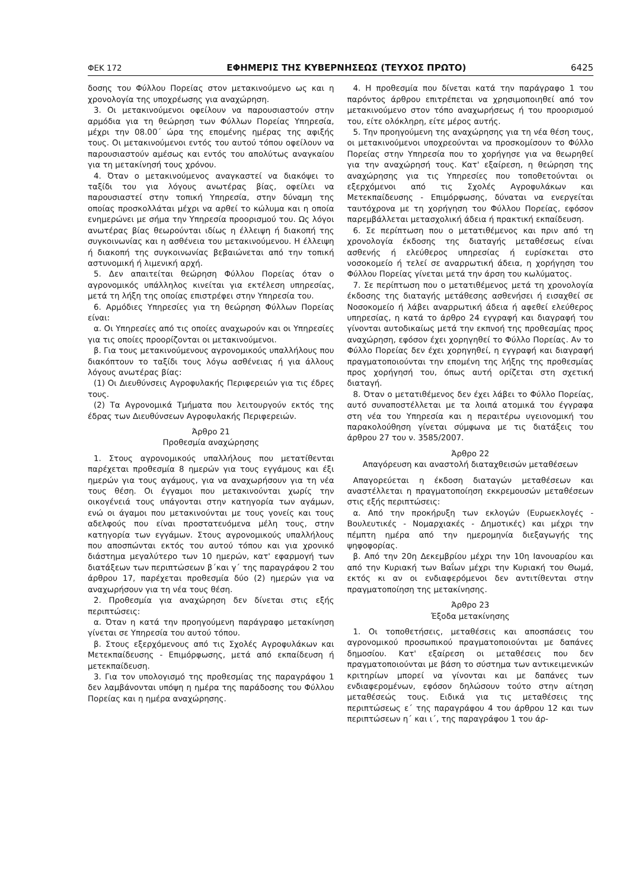ΦΕΚ 172 ΕΦΗΜΕΡΙΣ ΤΗΣ ΚΥΒΕΡΝΗΣΕΩΣ (ΤΕΥΧΟΣ ΠΡΩΤΟ) 6425
δοσης του Φύλλου Πορείας στον μετακινούμενο ως και η χρονολογία της υποχρέωσης για αναχώρηση.
3. Οι μετακινούμενοι οφείλουν να παρουσιαστούν στην αρμόδια για τη θεώρηση των Φύλλων Πορείας Υπηρεσία, μέχρι την 08.00΄ ώρα της επομένης ημέρας της αφιξής τους. Οι μετακινούμενοι εντός του αυτού τόπου οφείλουν να παρουσιαστούν αμέσως και εντός του απολύτως αναγκαίου για τη μετακίνησή τους χρόνου.
4. Όταν ο μετακινούμενος αναγκαστεί να διακόψει το ταξίδι του για λόγους ανωτέρας βίας, οφείλει να παρουσιαστεί στην τοπική Υπηρεσία, στην δύναμη της οποίας προσκολλάται μέχρι να αρθεί το κώλυμα και η οποία ενημερώνει με σήμα την Υπηρεσία προορισμού του. Ως λόγοι ανωτέρας βίας θεωρούνται ιδίως η έλλειψη ή διακοπή της συγκοινωνίας και η ασθένεια του μετακινούμενου. Η έλλειψη ή διακοπή της συγκοινωνίας βεβαιώνεται από την τοπική αστυνομική ή λιμενική αρχή.
5. Δεν απαιτείται θεώρηση Φύλλου Πορείας όταν ο αγρονομικός υπάλληλος κινείται για εκτέλεση υπηρεσίας, μετά τη λήξη της οποίας επιστρέφει στην Υπηρεσία του.
6. Αρμόδιες Υπηρεσίες για τη θεώρηση Φύλλων Πορείας είναι:
α. Οι Υπηρεσίες από τις οποίες αναχωρούν και οι Υπηρεσίες για τις οποίες προορίζονται οι μετακινούμενοι.
β. Για τους μετακινούμενους αγρονομικούς υπαλλήλους που διακόπτουν το ταξίδι τους λόγω ασθένειας ή για άλλους λόγους ανωτέρας βίας:
(1) Οι Διευθύνσεις Αγροφυλακής Περιφερειών για τις έδρες τους.
(2) Τα Αγρονομικά Τμήματα που λειτουργούν εκτός της έδρας των Διευθύνσεων Αγροφυλακής Περιφερειών.
Άρθρο 21
Προθεσμία αναχώρησης
1. Στους αγρονομικούς υπαλλήλους που μετατίθενται παρέχεται προθεσμία 8 ημερών για τους εγγάμους και έξι ημερών για τους αγάμους, για να αναχωρήσουν για τη νέα τους θέση. Οι έγγαμοι που μετακινούνται χωρίς την οικογένειά τους υπάγονται στην κατηγορία των αγάμων, ενώ οι άγαμοι που μετακινούνται με τους γονείς και τους αδελφούς που είναι προστατευόμενα μέλη τους, στην κατηγορία των εγγάμων. Στους αγρονομικούς υπαλλήλους που αποσπώνται εκτός του αυτού τόπου και για χρονικό διάστημα μεγαλύτερο των 10 ημερών, κατ' εφαρμογή των διατάξεων των περιπτώσεων β΄και γ΄ της παραγράφου 2 του άρθρου 17, παρέχεται προθεσμία δύο (2) ημερών για να αναχωρήσουν για τη νέα τους θέση.
2. Προθεσμία για αναχώρηση δεν δίνεται στις εξής περιπτώσεις:
α. Όταν η κατά την προηγούμενη παράγραφο μετακίνηση γίνεται σε Υπηρεσία του αυτού τόπου.
β. Στους εξερχόμενους από τις Σχολές Αγροφυλάκων και Μετεκπαίδευσης - Επιμόρφωσης, μετά από εκπαίδευση ή μετεκπαίδευση.
3. Για τον υπολογισμό της προθεσμίας της παραγράφου 1 δεν λαμβάνονται υπόψη η ημέρα της παράδοσης του Φύλλου Πορείας και η ημέρα αναχώρησης.
4. Η προθεσμία που δίνεται κατά την παράγραφο 1 του παρόντος άρθρου επιτρέπεται να χρησιμοποιηθεί από τον μετακινούμενο στον τόπο αναχωρήσεως ή του προορισμού του, είτε ολόκληρη, είτε μέρος αυτής.
5. Την προηγούμενη της αναχώρησης για τη νέα θέση τους, οι μετακινούμενοι υποχρεούνται να προσκομίσουν το Φύλλο Πορείας στην Υπηρεσία που το χορήγησε για να θεωρηθεί για την αναχώρησή τους. Κατ' εξαίρεση, η θεώρηση της αναχώρησης για τις Υπηρεσίες που τοποθετούνται οι εξερχόμενοι από τις Σχολές Αγροφυλάκων και Μετεκπαίδευσης - Επιμόρφωσης, δύναται να ενεργείται ταυτόχρονα με τη χορήγηση του Φύλλου Πορείας, εφόσον παρεμβάλλεται μετασχολική άδεια ή πρακτική εκπαίδευση.
6. Σε περίπτωση που ο μετατιθέμενος και πριν από τη χρονολογία έκδοσης της διαταγής μεταθέσεως είναι ασθενής ή ελεύθερος υπηρεσίας ή ευρίσκεται στο νοσοκομείο ή τελεί σε αναρρωτική άδεια, η χορήγηση του Φύλλου Πορείας γίνεται μετά την άρση του κωλύματος.
7. Σε περίπτωση που ο μετατιθέμενος μετά τη χρονολογία έκδοσης της διαταγής μετάθεσης ασθενήσει ή εισαχθεί σε Νοσοκομείο ή λάβει αναρρωτική άδεια ή αφεθεί ελεύθερος υπηρεσίας, η κατά το άρθρο 24 εγγραφή και διαγραφή του γίνονται αυτοδικαίως μετά την εκπνοή της προθεσμίας προς αναχώρηση, εφόσον έχει χορηγηθεί το Φύλλο Πορείας. Αν το Φύλλο Πορείας δεν έχει χορηγηθεί, η εγγραφή και διαγραφή πραγματοποιούνται την επομένη της λήξης της προθεσμίας προς χορήγησή του, όπως αυτή ορίζεται στη σχετική διαταγή.
8. Όταν ο μετατιθέμενος δεν έχει λάβει το Φύλλο Πορείας, αυτό συναποστέλλεται με τα λοιπά ατομικά του έγγραφα στη νέα του Υπηρεσία και η περαιτέρω υγειονομική του παρακολούθηση γίνεται σύμφωνα με τις διατάξεις του άρθρου 27 του ν. 3585/2007.
Άρθρο 22
Απαγόρευση και αναστολή διαταχθεισών μεταθέσεων
Απαγορεύεται η έκδοση διαταγών μεταθέσεων και αναστέλλεται η πραγματοποίηση εκκρεμουσών μεταθέσεων στις εξής περιπτώσεις:
α. Από την προκήρυξη των εκλογών (Ευρωεκλογές - Βουλευτικές - Νομαρχιακές - Δημοτικές) και μέχρι την πέμπτη ημέρα από την ημερομηνία διεξαγωγής της ψηφοφορίας.
β. Από την 20η Δεκεμβρίου μέχρι την 10η Ιανουαρίου και από την Κυριακή των Βαΐων μέχρι την Κυριακή του Θωμά, εκτός κι αν οι ενδιαφερόμενοι δεν αντιτίθενται στην πραγματοποίηση της μετακίνησης.
Άρθρο 23
Έξοδα μετακίνησης
1. Οι τοποθετήσεις, μεταθέσεις και αποσπάσεις του αγρονομικού προσωπικού πραγματοποιούνται με δαπάνες δημοσίου. Κατ' εξαίρεση οι μεταθέσεις που δεν πραγματοποιούνται με βάση το σύστημα των αντικειμενικών κριτηρίων μπορεί να γίνονται και με δαπάνες των ενδιαφερομένων, εφόσον δηλώσουν τούτο στην αίτηση μεταθέσεώς τους. Ειδικά για τις μεταθέσεις της περιπτώσεως ε΄ της παραγράφου 4 του άρθρου 12 και των περιπτώσεων η΄ και ι΄, της παραγράφου 1 του άρ-